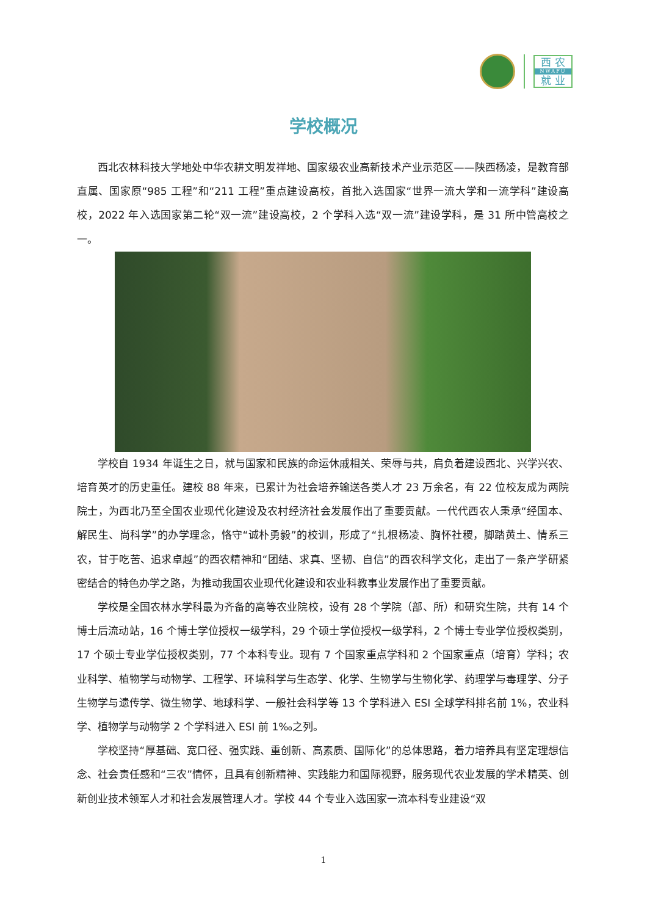西 农
NWAFU
就 业
学校概况
西北农林科技大学地处中华农耕文明发祥地、国家级农业高新技术产业示范区——陕西杨凌，是教育部直属、国家原“985 工程”和“211 工程”重点建设高校，首批入选国家“世界一流大学和一流学科”建设高校，2022 年入选国家第二轮“双一流”建设高校，2 个学科入选“双一流”建设学科，是 31 所中管高校之一。
学校自 1934 年诞生之日，就与国家和民族的命运休戚相关、荣辱与共，肩负着建设西北、兴学兴农、培育英才的历史重任。建校 88 年来，已累计为社会培养输送各类人才 23 万余名，有 22 位校友成为两院院士，为西北乃至全国农业现代化建设及农村经济社会发展作出了重要贡献。一代代西农人秉承“经国本、解民生、尚科学”的办学理念，恪守“诚朴勇毅”的校训，形成了“扎根杨凌、胸怀社稷，脚踏黄土、情系三农，甘于吃苦、追求卓越”的西农精神和“团结、求真、坚韧、自信”的西农科学文化，走出了一条产学研紧密结合的特色办学之路，为推动我国农业现代化建设和农业科教事业发展作出了重要贡献。
学校是全国农林水学科最为齐备的高等农业院校，设有 28 个学院（部、所）和研究生院，共有 14 个博士后流动站，16 个博士学位授权一级学科，29 个硕士学位授权一级学科，2 个博士专业学位授权类别，17 个硕士专业学位授权类别，77 个本科专业。现有 7 个国家重点学科和 2 个国家重点（培育）学科；农业科学、植物学与动物学、工程学、环境科学与生态学、化学、生物学与生物化学、药理学与毒理学、分子生物学与遗传学、微生物学、地球科学、一般社会科学等 13 个学科进入 ESI 全球学科排名前 1%，农业科学、植物学与动物学 2 个学科进入 ESI 前 1‰之列。
学校坚持“厚基础、宽口径、强实践、重创新、高素质、国际化”的总体思路，着力培养具有坚定理想信念、社会责任感和“三农”情怀，且具有创新精神、实践能力和国际视野，服务现代农业发展的学术精英、创新创业技术领军人才和社会发展管理人才。学校 44 个专业入选国家一流本科专业建设“双
1